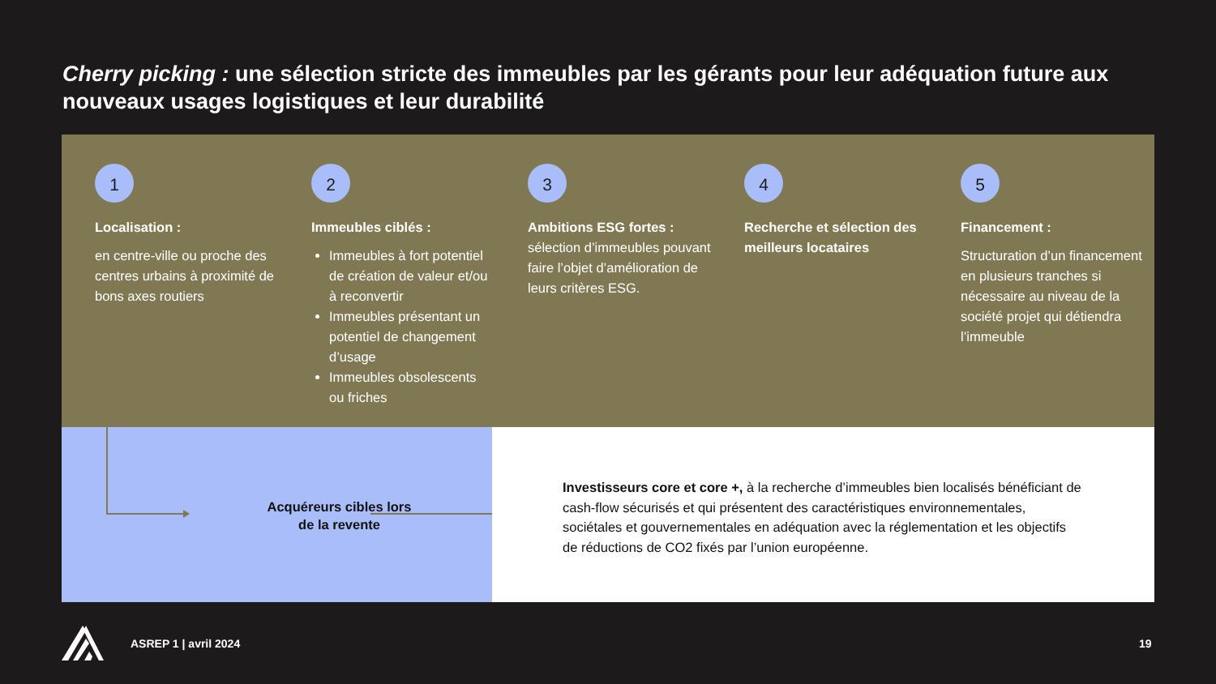Cherry picking : une sélection stricte des immeubles par les gérants pour leur adéquation future aux nouveaux usages logistiques et leur durabilité
1
Localisation :
en centre-ville ou proche des centres urbains à proximité de bons axes routiers
2
Immeubles ciblés :
Immeubles à fort potentiel de création de valeur et/ou à reconvertir
Immeubles présentant un potentiel de changement d’usage
Immeubles obsolescents ou friches
3
Ambitions ESG fortes :
sélection d’immeubles pouvant faire l’objet d’amélioration de leurs critères ESG.
4
Recherche et sélection des meilleurs locataires
5
Financement :
Structuration d’un financement en plusieurs tranches si nécessaire au niveau de la société projet qui détiendra l’immeuble
Acquéreurs cibles lors de la revente
Investisseurs core et core +, à la recherche d’immeubles bien localisés bénéficiant de cash-flow sécurisés et qui présentent des caractéristiques environnementales, sociétales et gouvernementales en adéquation avec la réglementation et les objectifs de réductions de CO2 fixés par l’union européenne.
ASREP 1 | avril 2024 19